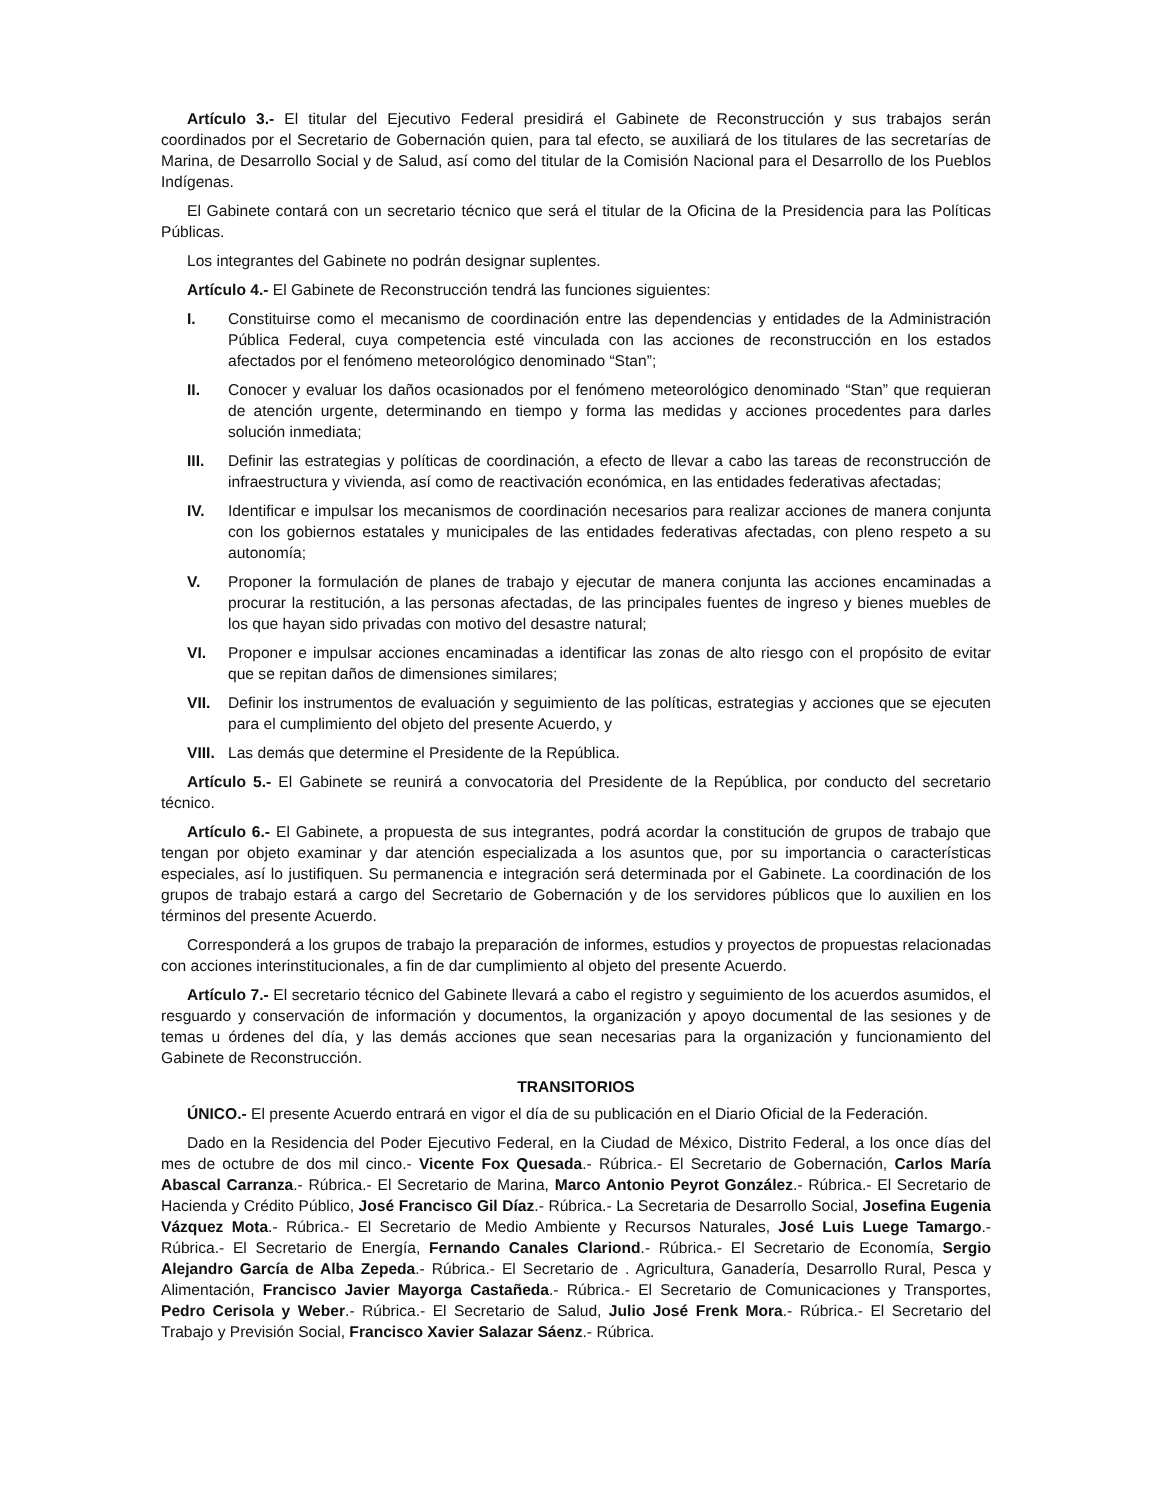Artículo 3.- El titular del Ejecutivo Federal presidirá el Gabinete de Reconstrucción y sus trabajos serán coordinados por el Secretario de Gobernación quien, para tal efecto, se auxiliará de los titulares de las secretarías de Marina, de Desarrollo Social y de Salud, así como del titular de la Comisión Nacional para el Desarrollo de los Pueblos Indígenas.
El Gabinete contará con un secretario técnico que será el titular de la Oficina de la Presidencia para las Políticas Públicas.
Los integrantes del Gabinete no podrán designar suplentes.
Artículo 4.- El Gabinete de Reconstrucción tendrá las funciones siguientes:
I. Constituirse como el mecanismo de coordinación entre las dependencias y entidades de la Administración Pública Federal, cuya competencia esté vinculada con las acciones de reconstrucción en los estados afectados por el fenómeno meteorológico denominado “Stan”;
II. Conocer y evaluar los daños ocasionados por el fenómeno meteorológico denominado “Stan” que requieran de atención urgente, determinando en tiempo y forma las medidas y acciones procedentes para darles solución inmediata;
III. Definir las estrategias y políticas de coordinación, a efecto de llevar a cabo las tareas de reconstrucción de infraestructura y vivienda, así como de reactivación económica, en las entidades federativas afectadas;
IV. Identificar e impulsar los mecanismos de coordinación necesarios para realizar acciones de manera conjunta con los gobiernos estatales y municipales de las entidades federativas afectadas, con pleno respeto a su autonomía;
V. Proponer la formulación de planes de trabajo y ejecutar de manera conjunta las acciones encaminadas a procurar la restitución, a las personas afectadas, de las principales fuentes de ingreso y bienes muebles de los que hayan sido privadas con motivo del desastre natural;
VI. Proponer e impulsar acciones encaminadas a identificar las zonas de alto riesgo con el propósito de evitar que se repitan daños de dimensiones similares;
VII. Definir los instrumentos de evaluación y seguimiento de las políticas, estrategias y acciones que se ejecuten para el cumplimiento del objeto del presente Acuerdo, y
VIII. Las demás que determine el Presidente de la República.
Artículo 5.- El Gabinete se reunirá a convocatoria del Presidente de la República, por conducto del secretario técnico.
Artículo 6.- El Gabinete, a propuesta de sus integrantes, podrá acordar la constitución de grupos de trabajo que tengan por objeto examinar y dar atención especializada a los asuntos que, por su importancia o características especiales, así lo justifiquen. Su permanencia e integración será determinada por el Gabinete. La coordinación de los grupos de trabajo estará a cargo del Secretario de Gobernación y de los servidores públicos que lo auxilien en los términos del presente Acuerdo.
Corresponderá a los grupos de trabajo la preparación de informes, estudios y proyectos de propuestas relacionadas con acciones interinstitucionales, a fin de dar cumplimiento al objeto del presente Acuerdo.
Artículo 7.- El secretario técnico del Gabinete llevará a cabo el registro y seguimiento de los acuerdos asumidos, el resguardo y conservación de información y documentos, la organización y apoyo documental de las sesiones y de temas u órdenes del día, y las demás acciones que sean necesarias para la organización y funcionamiento del Gabinete de Reconstrucción.
TRANSITORIOS
ÚNICO.- El presente Acuerdo entrará en vigor el día de su publicación en el Diario Oficial de la Federación.
Dado en la Residencia del Poder Ejecutivo Federal, en la Ciudad de México, Distrito Federal, a los once días del mes de octubre de dos mil cinco.- Vicente Fox Quesada.- Rúbrica.- El Secretario de Gobernación, Carlos María Abascal Carranza.- Rúbrica.- El Secretario de Marina, Marco Antonio Peyrot González.- Rúbrica.- El Secretario de Hacienda y Crédito Público, José Francisco Gil Díaz.- Rúbrica.- La Secretaria de Desarrollo Social, Josefina Eugenia Vázquez Mota.- Rúbrica.- El Secretario de Medio Ambiente y Recursos Naturales, José Luis Luege Tamargo.- Rúbrica.- El Secretario de Energía, Fernando Canales Clariond.- Rúbrica.- El Secretario de Economía, Sergio Alejandro García de Alba Zepeda.- Rúbrica.- El Secretario de . Agricultura, Ganadería, Desarrollo Rural, Pesca y Alimentación, Francisco Javier Mayorga Castañeda.- Rúbrica.- El Secretario de Comunicaciones y Transportes, Pedro Cerisola y Weber.- Rúbrica.- El Secretario de Salud, Julio José Frenk Mora.- Rúbrica.- El Secretario del Trabajo y Previsión Social, Francisco Xavier Salazar Sáenz.- Rúbrica.